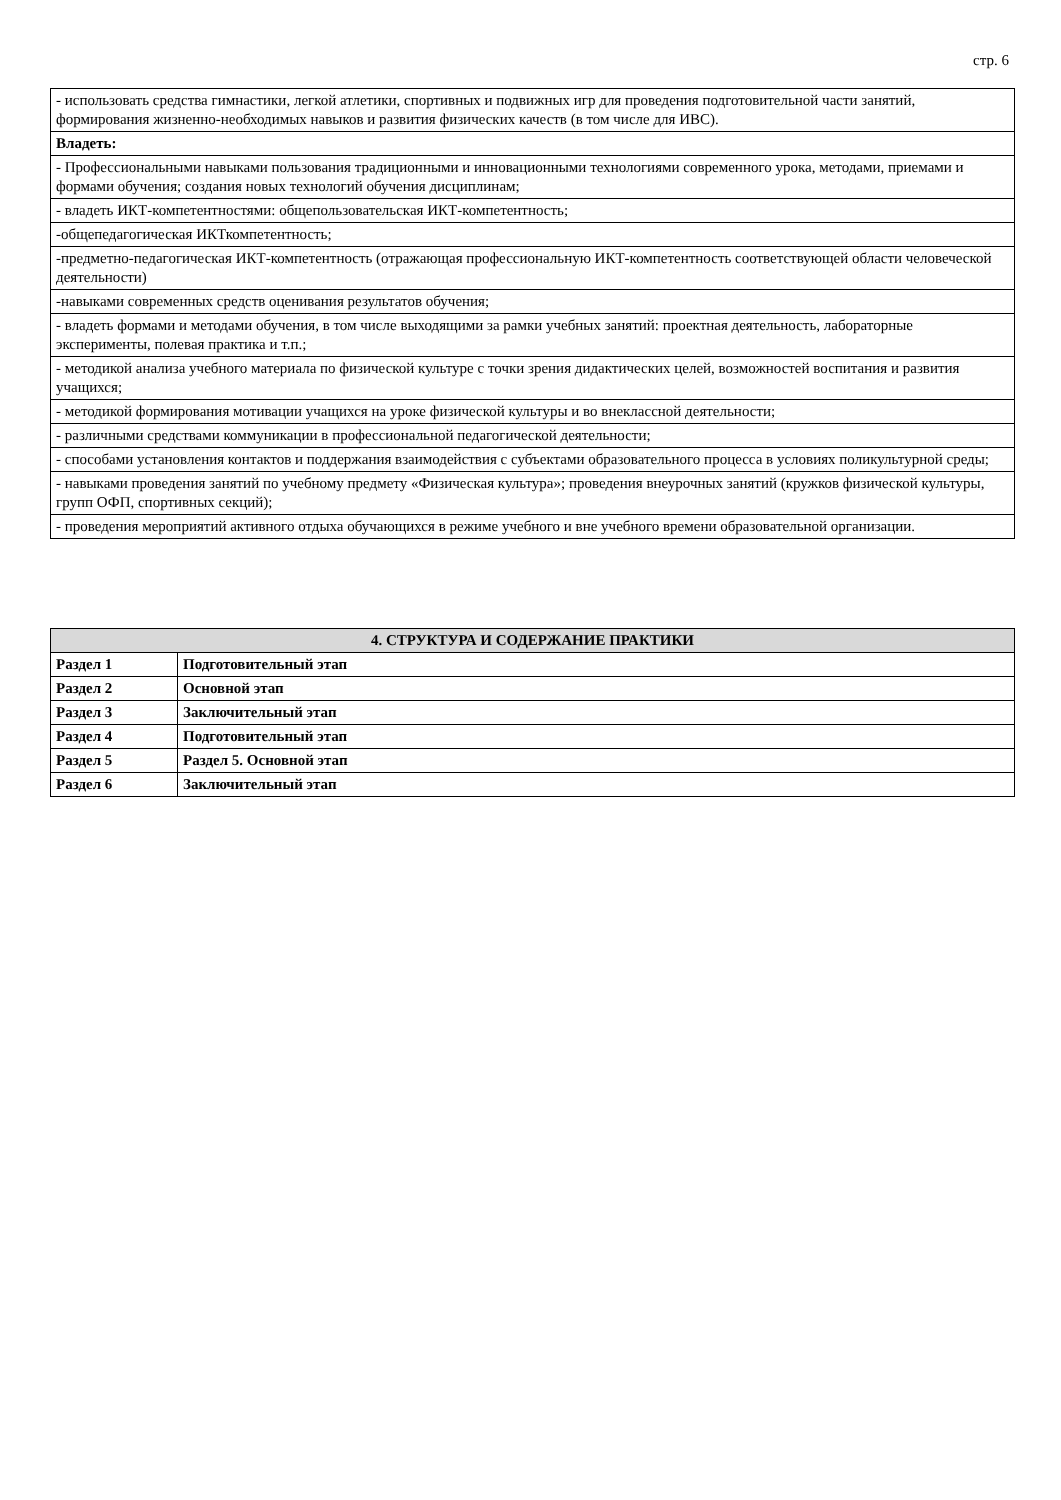стр. 6
| - использовать средства гимнастики, легкой атлетики, спортивных и подвижных игр для проведения подготовительной части занятий, формирования жизненно-необходимых навыков и развития физических качеств (в том числе для ИВС). |
| Владеть: |
| - Профессиональными навыками пользования традиционными и инновационными технологиями современного урока, методами, приемами и формами обучения; создания новых технологий обучения дисциплинам; |
| - владеть ИКТ-компетентностями: общепользовательская ИКТ-компетентность; |
| -общепедагогическая ИКТкомпетентность; |
| -предметно-педагогическая ИКТ-компетентность (отражающая профессиональную ИКТ-компетентность соответствующей области человеческой деятельности) |
| -навыками современных средств оценивания результатов обучения; |
| - владеть формами и методами обучения, в том числе выходящими за рамки учебных занятий: проектная деятельность, лабораторные эксперименты, полевая практика и т.п.; |
| - методикой анализа учебного материала по физической культуре с точки зрения дидактических целей, возможностей воспитания и развития учащихся; |
| - методикой формирования мотивации учащихся на уроке физической культуры и во внеклассной деятельности; |
| - различными средствами коммуникации в профессиональной педагогической деятельности; |
| - способами установления контактов и поддержания взаимодействия с субъектами образовательного процесса в условиях поликультурной среды; |
| - навыками проведения занятий по учебному предмету «Физическая культура»; проведения внеурочных занятий (кружков физической культуры, групп ОФП, спортивных секций); |
| - проведения мероприятий активного отдыха обучающихся в режиме учебного и вне учебного времени образовательной организации. |
| 4. СТРУКТУРА И СОДЕРЖАНИЕ ПРАКТИКИ | |
| --- | --- |
| Раздел 1 | Подготовительный этап |
| Раздел 2 | Основной этап |
| Раздел 3 | Заключительный этап |
| Раздел 4 | Подготовительный этап |
| Раздел 5 | Раздел 5. Основной этап |
| Раздел 6 | Заключительный этап |